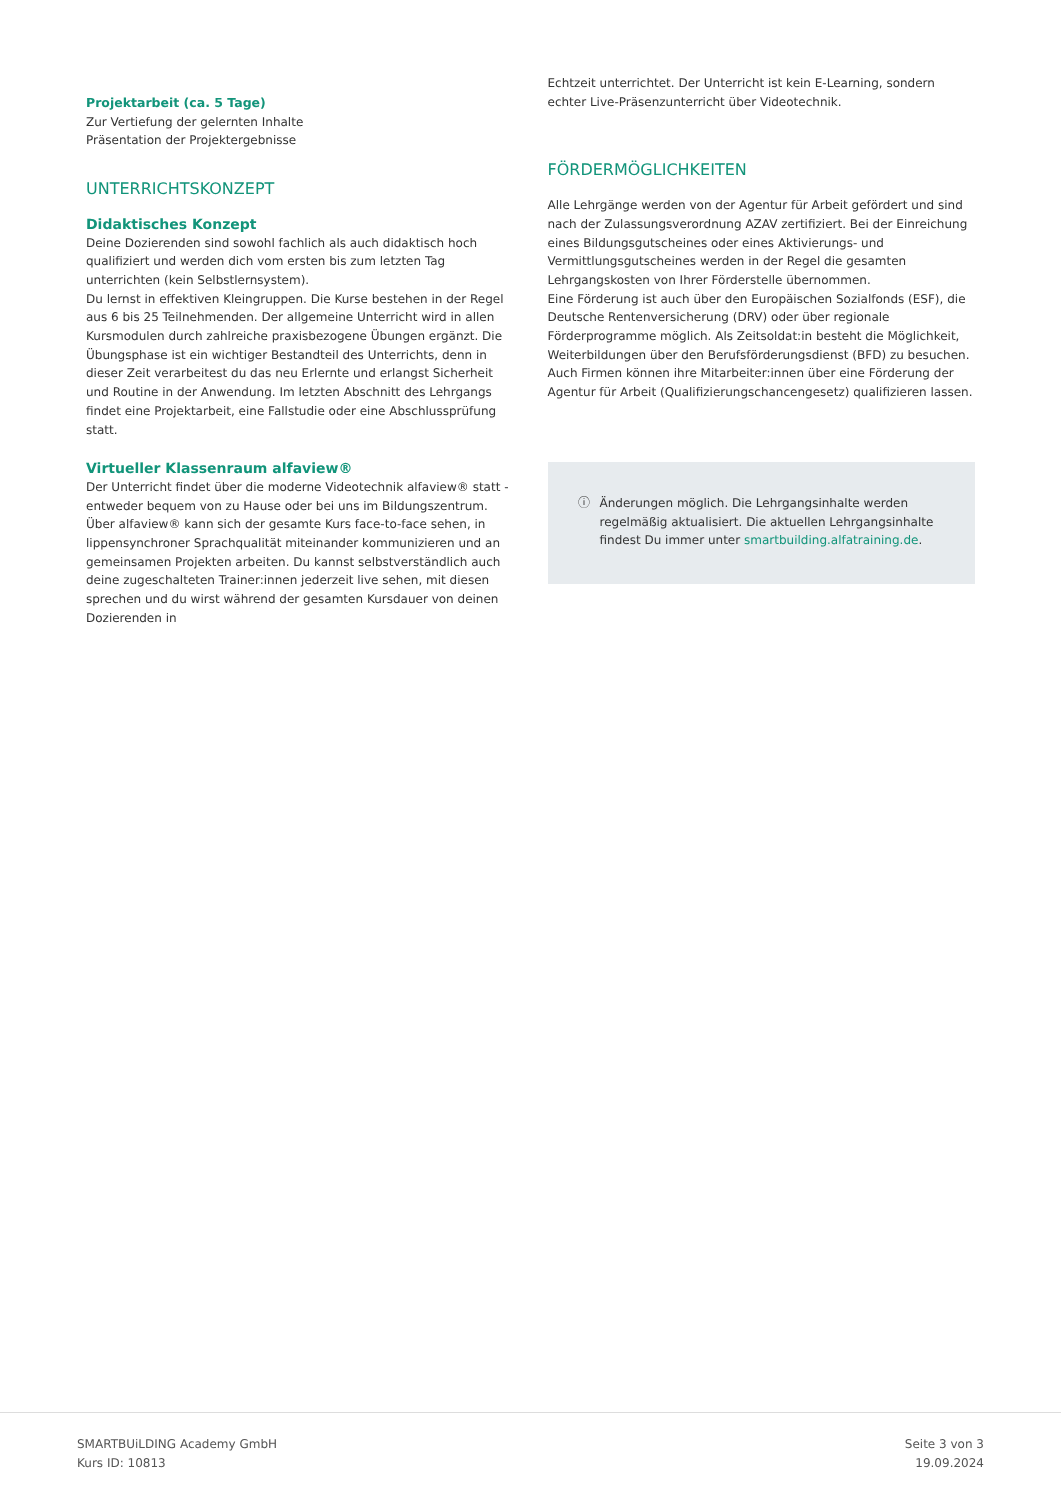Projektarbeit (ca. 5 Tage)
Zur Vertiefung der gelernten Inhalte
Präsentation der Projektergebnisse
UNTERRICHTSKONZEPT
Didaktisches Konzept
Deine Dozierenden sind sowohl fachlich als auch didaktisch hoch qualifiziert und werden dich vom ersten bis zum letzten Tag unterrichten (kein Selbstlernsystem).
Du lernst in effektiven Kleingruppen. Die Kurse bestehen in der Regel aus 6 bis 25 Teilnehmenden. Der allgemeine Unterricht wird in allen Kursmodulen durch zahlreiche praxisbezogene Übungen ergänzt. Die Übungsphase ist ein wichtiger Bestandteil des Unterrichts, denn in dieser Zeit verarbeitest du das neu Erlernte und erlangst Sicherheit und Routine in der Anwendung. Im letzten Abschnitt des Lehrgangs findet eine Projektarbeit, eine Fallstudie oder eine Abschlussprüfung statt.
Virtueller Klassenraum alfaview®
Der Unterricht findet über die moderne Videotechnik alfaview® statt - entweder bequem von zu Hause oder bei uns im Bildungszentrum. Über alfaview® kann sich der gesamte Kurs face-to-face sehen, in lippensynchroner Sprachqualität miteinander kommunizieren und an gemeinsamen Projekten arbeiten. Du kannst selbstverständlich auch deine zugeschalteten Trainer:innen jederzeit live sehen, mit diesen sprechen und du wirst während der gesamten Kursdauer von deinen Dozierenden in
Echtzeit unterrichtet. Der Unterricht ist kein E-Learning, sondern echter Live-Präsenzunterricht über Videotechnik.
FÖRDERMÖGLICHKEITEN
Alle Lehrgänge werden von der Agentur für Arbeit gefördert und sind nach der Zulassungsverordnung AZAV zertifiziert. Bei der Einreichung eines Bildungsgutscheines oder eines Aktivierungs- und Vermittlungsgutscheines werden in der Regel die gesamten Lehrgangskosten von Ihrer Förderstelle übernommen.
Eine Förderung ist auch über den Europäischen Sozialfonds (ESF), die Deutsche Rentenversicherung (DRV) oder über regionale Förderprogramme möglich. Als Zeitsoldat:in besteht die Möglichkeit, Weiterbildungen über den Berufsförderungsdienst (BFD) zu besuchen. Auch Firmen können ihre Mitarbeiter:innen über eine Förderung der Agentur für Arbeit (Qualifizierungschancengesetz) qualifizieren lassen.
ⓘ Änderungen möglich. Die Lehrgangsinhalte werden regelmäßig aktualisiert. Die aktuellen Lehrgangsinhalte findest Du immer unter smartbuilding.alfatraining.de.
SMARTBUiLDING Academy GmbH
Kurs ID: 10813
Seite 3 von 3
19.09.2024